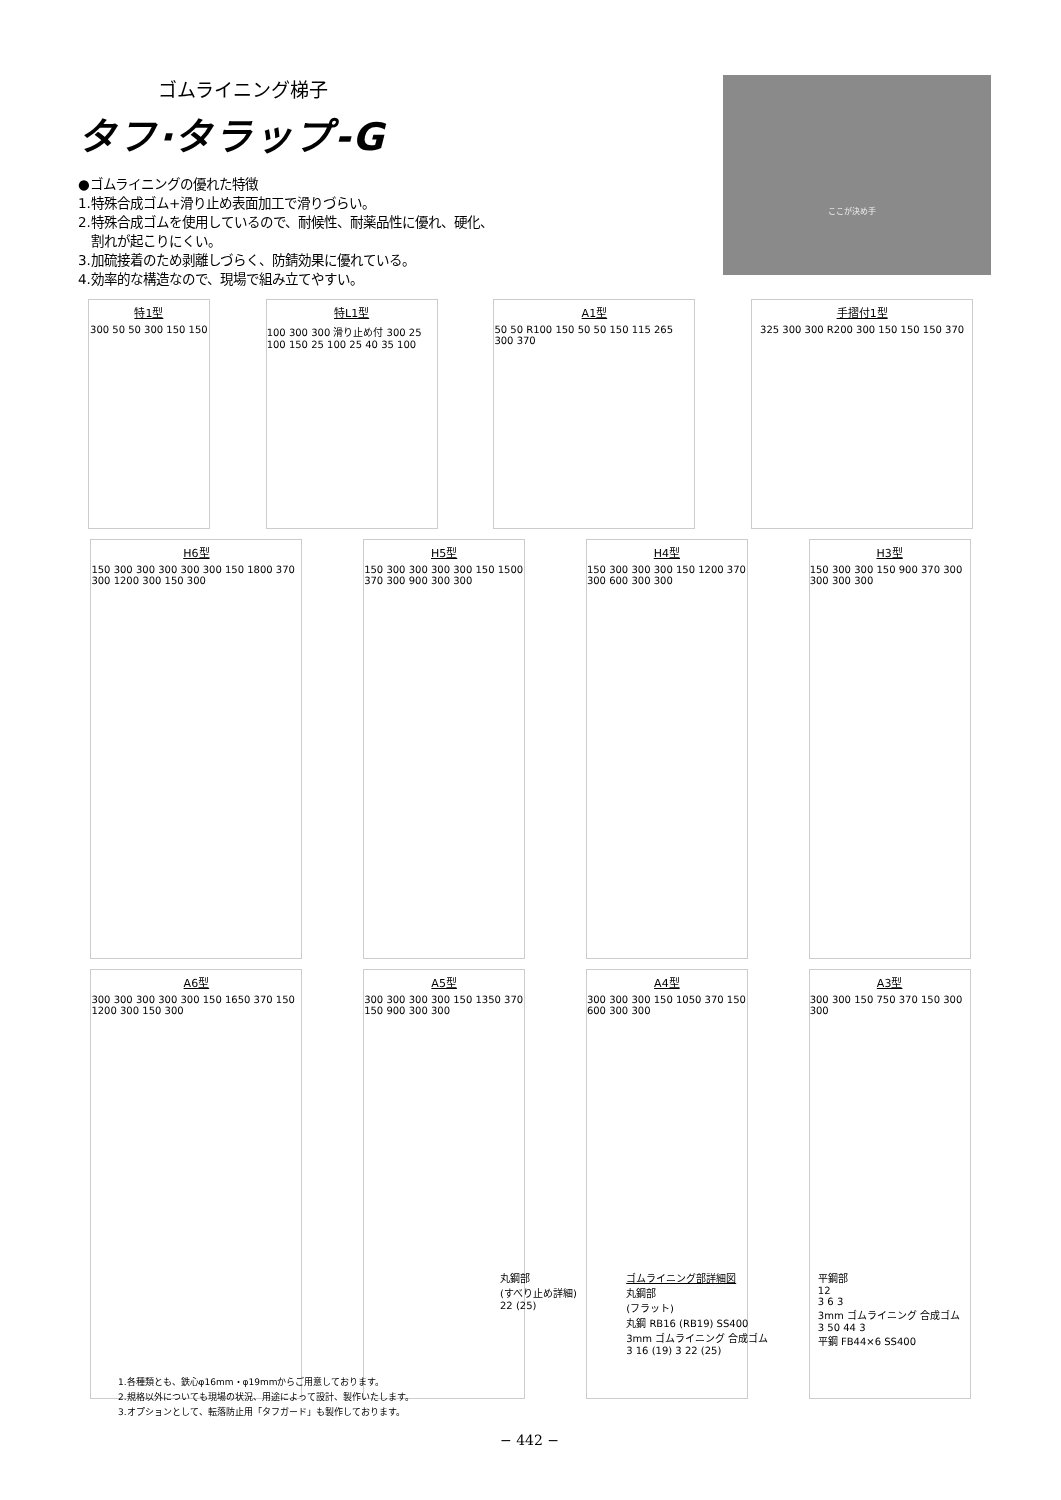ゴムライニング梯子
タフ·タラップ-G
●ゴムライニングの優れた特徴
1.特殊合成ゴム+滑り止め表面加工で滑りづらい。
2.特殊合成ゴムを使用しているので、耐候性、耐薬品性に優れ、硬化、
割れが起こりにくい。
3.加硫接着のため剥離しづらく、防錆効果に優れている。
4.効率的な構造なので、現場で組み立てやすい。
ここが決め手
特1型
300 50 50 300 150 150
特L1型
100 300 300 滑り止め付 300 25 100 150 25 100 25 40 35 100
A1型
50 50 R100 150 50 50 150 115 265 300 370
手摺付1型
325 300 300 R200 300 150 150 150 370
H6型
150 300 300 300 300 300 150 1800 370 300 1200 300 150 300
H5型
150 300 300 300 300 150 1500 370 300 900 300 300
H4型
150 300 300 300 150 1200 370 300 600 300 300
H3型
150 300 300 150 900 370 300 300 300 300
A6型
300 300 300 300 300 150 1650 370 150 1200 300 150 300
A5型
300 300 300 300 150 1350 370 150 900 300 300
A4型
300 300 300 150 1050 370 150 600 300 300
A3型
300 300 150 750 370 150 300 300
丸鋼部
(すべり止め詳細)
22 (25)
ゴムライニング部詳細図
丸鋼部
(フラット)
丸鋼 RB16 (RB19) SS400
3mm ゴムライニング 合成ゴム
3 16 (19) 3 22 (25)
平鋼部
12
3 6 3
3mm ゴムライニング 合成ゴム
3 50 44 3
平鋼 FB44×6 SS400
1.各種類とも、鉄心φ16mm・φ19mmからご用意しております。
2.規格以外についても現場の状況、用途によって設計、製作いたします。
3.オプションとして、転落防止用「タフガード」も製作しております。
− 442 −